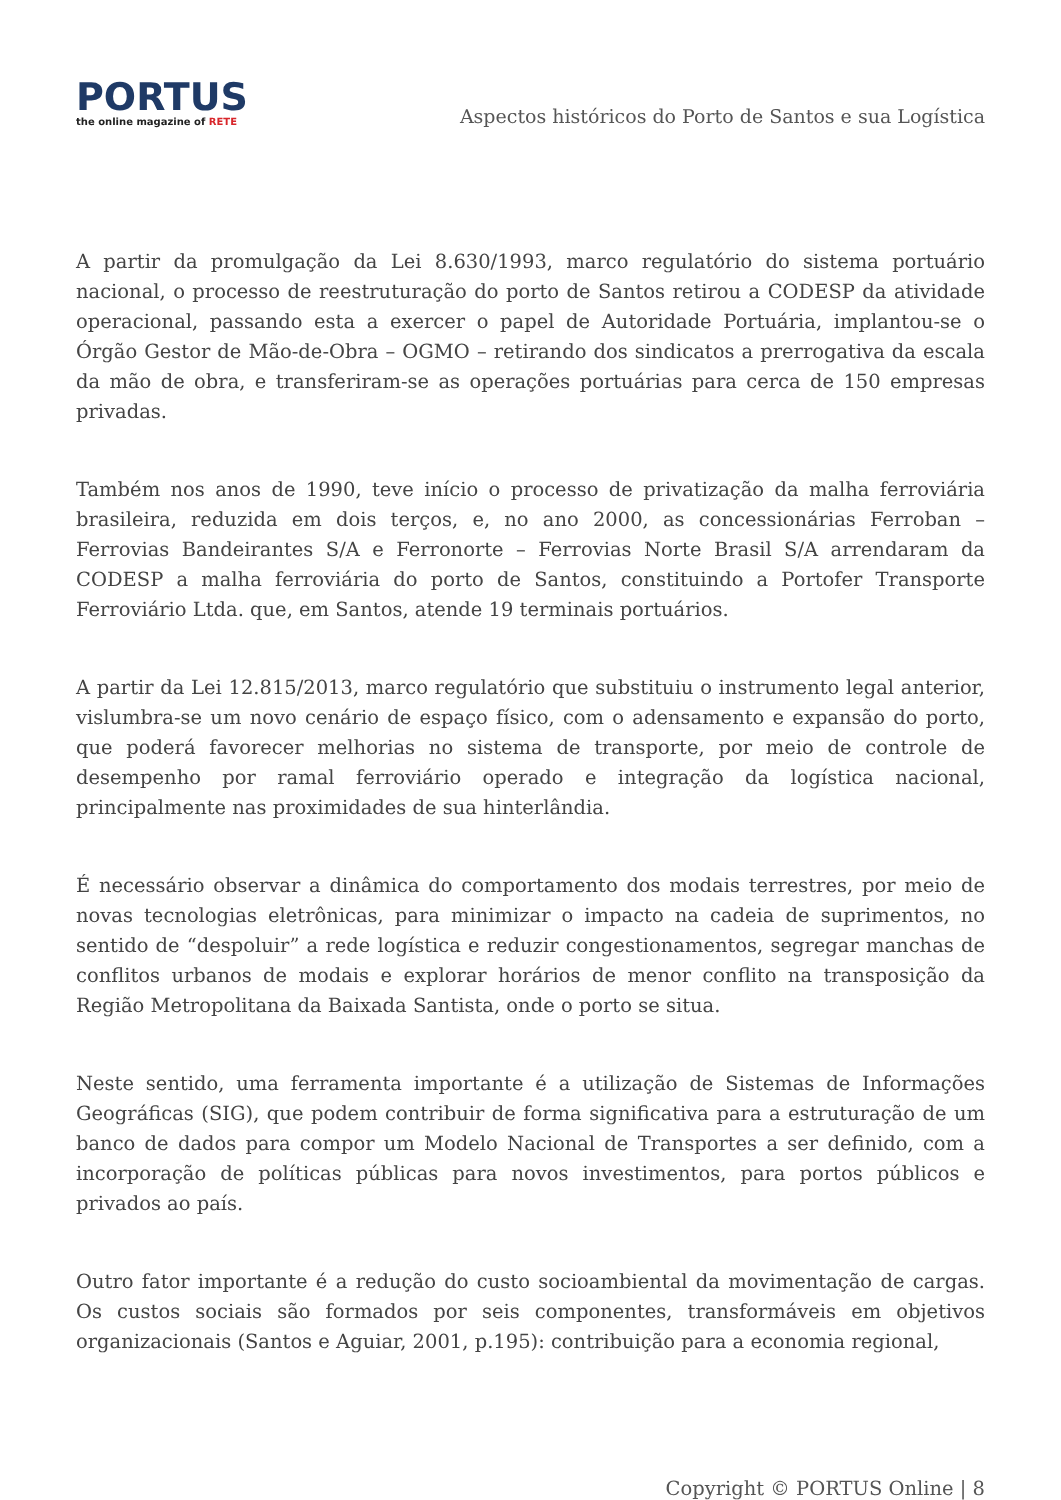PORTUS
the online magazine of RETE
Aspectos históricos do Porto de Santos e sua Logística
A partir da promulgação da Lei 8.630/1993, marco regulatório do sistema portuário nacional, o processo de reestruturação do porto de Santos retirou a CODESP da atividade operacional, passando esta a exercer o papel de Autoridade Portuária, implantou-se o Órgão Gestor de Mão-de-Obra – OGMO – retirando dos sindicatos a prerrogativa da escala da mão de obra, e transferiram-se as operações portuárias para cerca de 150 empresas privadas.
Também nos anos de 1990, teve início o processo de privatização da malha ferroviária brasileira, reduzida em dois terços, e, no ano 2000, as concessionárias Ferroban – Ferrovias Bandeirantes S/A e Ferronorte – Ferrovias Norte Brasil S/A arrendaram da CODESP a malha ferroviária do porto de Santos, constituindo a Portofer Transporte Ferroviário Ltda. que, em Santos, atende 19 terminais portuários.
A partir da Lei 12.815/2013, marco regulatório que substituiu o instrumento legal anterior, vislumbra-se um novo cenário de espaço físico, com o adensamento e expansão do porto, que poderá favorecer melhorias no sistema de transporte, por meio de controle de desempenho por ramal ferroviário operado e integração da logística nacional, principalmente nas proximidades de sua hinterlândia.
É necessário observar a dinâmica do comportamento dos modais terrestres, por meio de novas tecnologias eletrônicas, para minimizar o impacto na cadeia de suprimentos, no sentido de “despoluir” a rede logística e reduzir congestionamentos, segregar manchas de conflitos urbanos de modais e explorar horários de menor conflito na transposição da Região Metropolitana da Baixada Santista, onde o porto se situa.
Neste sentido, uma ferramenta importante é a utilização de Sistemas de Informações Geográficas (SIG), que podem contribuir de forma significativa para a estruturação de um banco de dados para compor um Modelo Nacional de Transportes a ser definido, com a incorporação de políticas públicas para novos investimentos, para portos públicos e privados ao país.
Outro fator importante é a redução do custo socioambiental da movimentação de cargas. Os custos sociais são formados por seis componentes, transformáveis em objetivos organizacionais (Santos e Aguiar, 2001, p.195): contribuição para a economia regional,
Copyright © PORTUS Online | 8